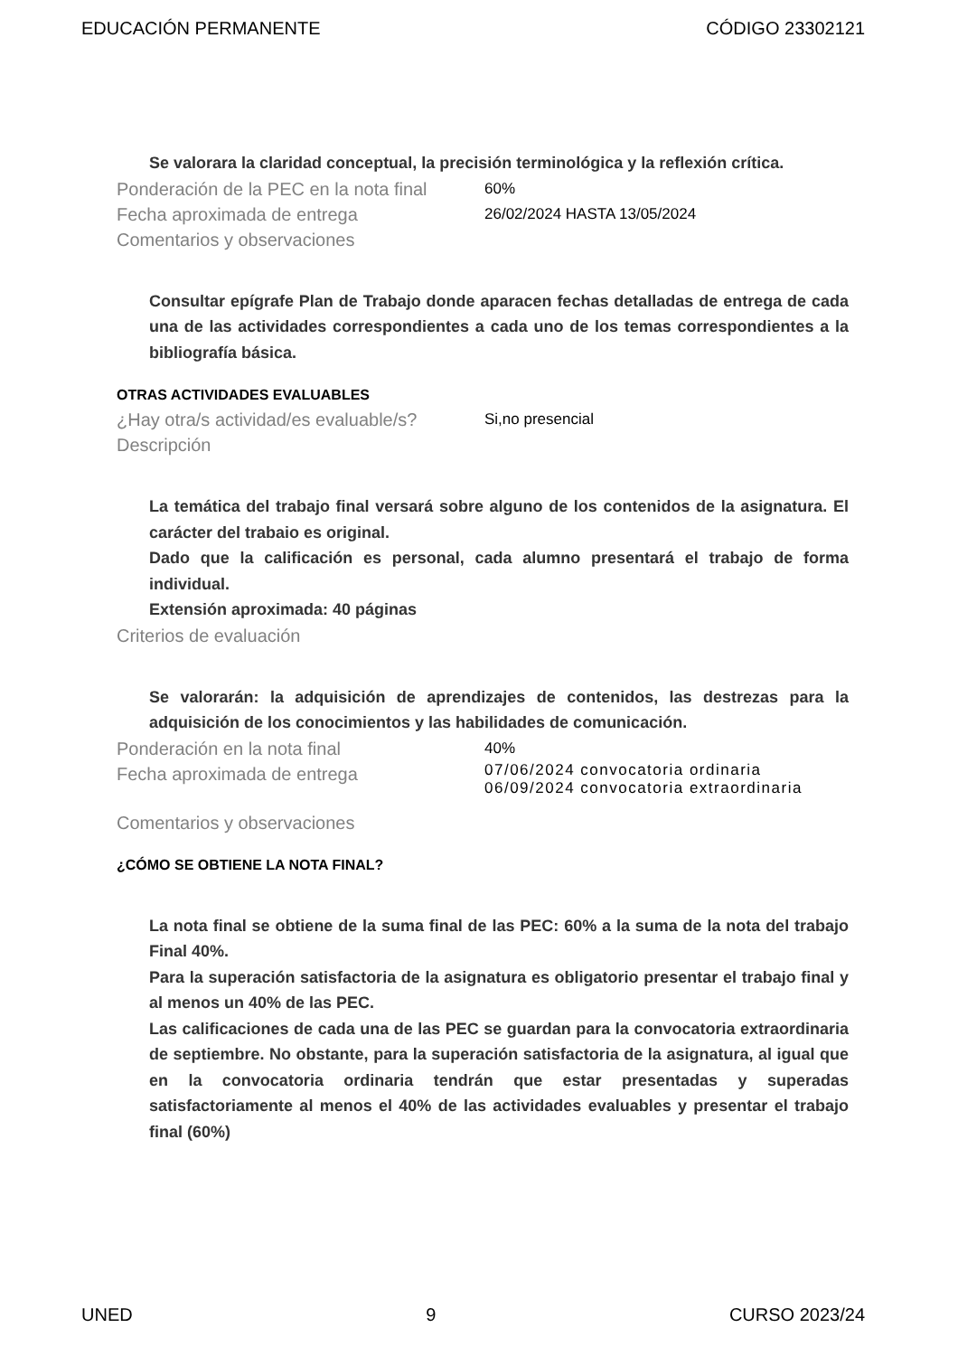EDUCACIÓN PERMANENTE CÓDIGO 23302121
Se valorara la claridad conceptual, la precisión terminológica y la reflexión crítica.
Ponderación de la PEC en la nota final 60%
Fecha aproximada de entrega 26/02/2024 HASTA 13/05/2024
Comentarios y observaciones
Consultar epígrafe Plan de Trabajo donde aparacen fechas detalladas de entrega de cada una de las actividades correspondientes a cada uno de los temas correspondientes a la bibliografía básica.
OTRAS ACTIVIDADES EVALUABLES
¿Hay otra/s actividad/es evaluable/s? Si,no presencial
Descripción
La temática del trabajo final versará sobre alguno de los contenidos de la asignatura. El carácter del trabaio es original.
Dado que la calificación es personal, cada alumno presentará el trabajo de forma individual.
Extensión aproximada: 40 páginas
Criterios de evaluación
Se valorarán: la adquisición de aprendizajes de contenidos, las destrezas para la adquisición de los conocimientos y las habilidades de comunicación.
Ponderación en la nota final 40%
Fecha aproximada de entrega 07/06/2024 convocatoria ordinaria
06/09/2024 convocatoria extraordinaria
Comentarios y observaciones
¿CÓMO SE OBTIENE LA NOTA FINAL?
La nota final se obtiene de la suma final de las PEC: 60% a la suma de la nota del trabajo Final 40%.
Para la superación satisfactoria de la asignatura es obligatorio presentar el trabajo final y al menos un 40% de las PEC.
Las calificaciones de cada una de las PEC se guardan para la convocatoria extraordinaria de septiembre. No obstante, para la superación satisfactoria de la asignatura, al igual que en la convocatoria ordinaria tendrán que estar presentadas y superadas satisfactoriamente al menos el 40% de las actividades evaluables y presentar el trabajo final (60%)
UNED 9 CURSO 2023/24